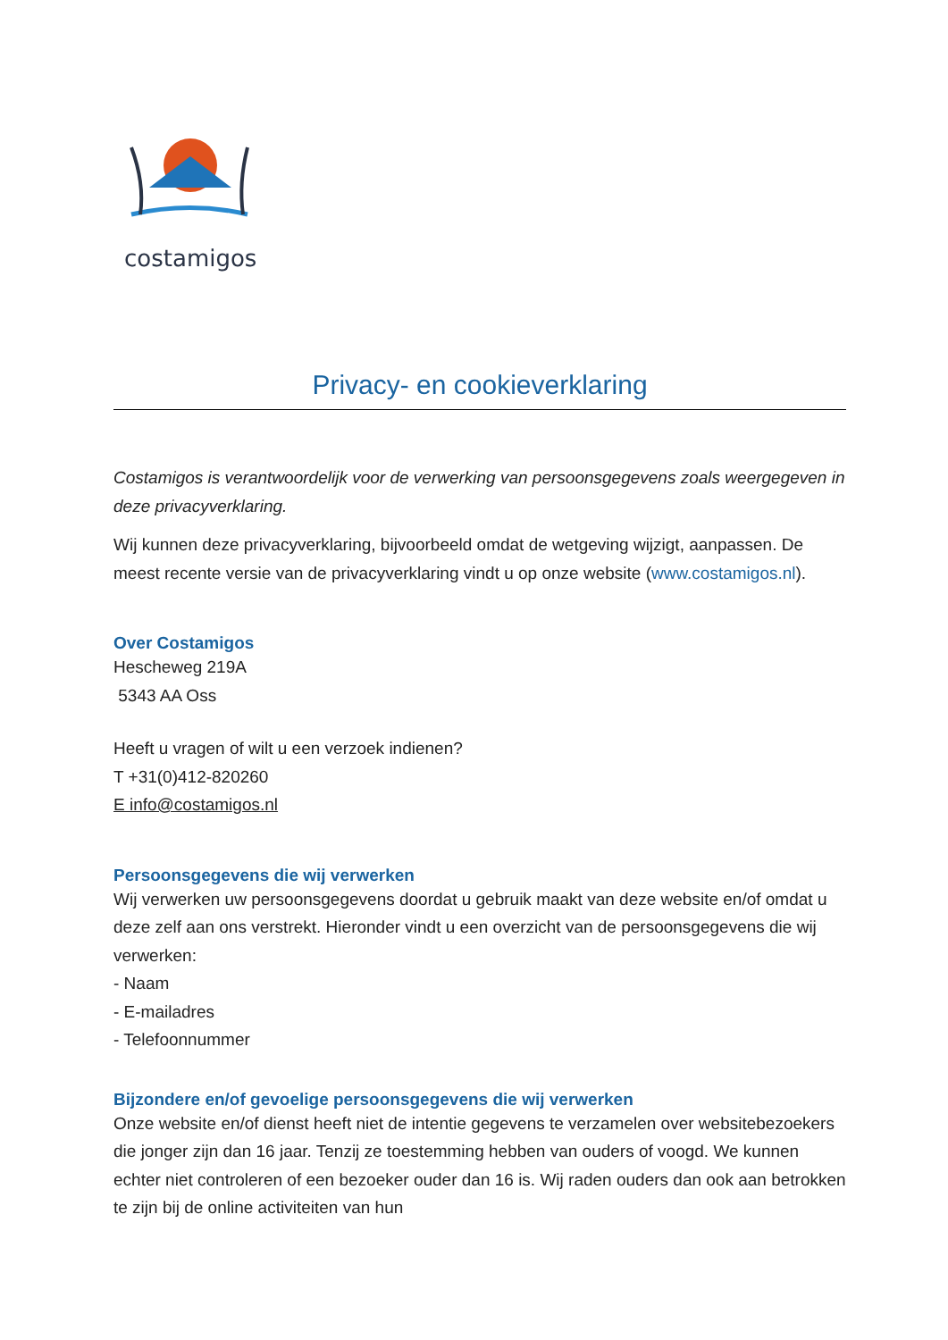costamigos
Privacy- en cookieverklaring
Costamigos is verantwoordelijk voor de verwerking van persoonsgegevens zoals weergegeven in deze privacyverklaring.
Wij kunnen deze privacyverklaring, bijvoorbeeld omdat de wetgeving wijzigt, aanpassen. De meest recente versie van de privacyverklaring vindt u op onze website (www.costamigos.nl).
Over Costamigos
Hescheweg 219A
5343 AA Oss
Heeft u vragen of wilt u een verzoek indienen?
T +31(0)412-820260
E info@costamigos.nl
Persoonsgegevens die wij verwerken
Wij verwerken uw persoonsgegevens doordat u gebruik maakt van deze website en/of omdat u deze zelf aan ons verstrekt. Hieronder vindt u een overzicht van de persoonsgegevens die wij verwerken:
- Naam
- E-mailadres
- Telefoonnummer
Bijzondere en/of gevoelige persoonsgegevens die wij verwerken
Onze website en/of dienst heeft niet de intentie gegevens te verzamelen over websitebezoekers die jonger zijn dan 16 jaar. Tenzij ze toestemming hebben van ouders of voogd. We kunnen echter niet controleren of een bezoeker ouder dan 16 is. Wij raden ouders dan ook aan betrokken te zijn bij de online activiteiten van hun